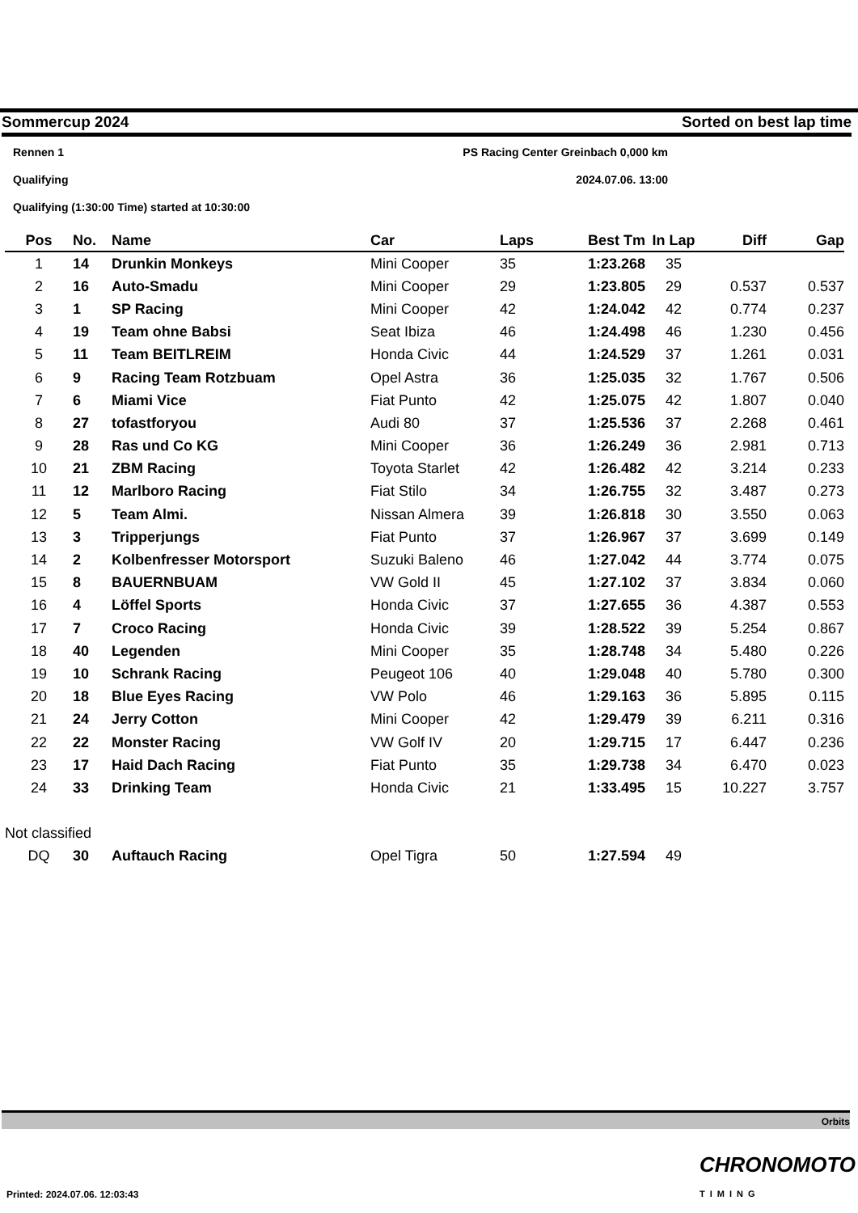Sommercup 2024 Sorted on best lap time
Rennen 1 PS Racing Center Greinbach 0,000 km
Qualifying 2024.07.06. 13:00
Qualifying (1:30:00 Time) started at 10:30:00
| Pos | No. | Name | Car | Laps | Best Tm | In Lap | Diff | Gap |
| --- | --- | --- | --- | --- | --- | --- | --- | --- |
| 1 | 14 | Drunkin Monkeys | Mini Cooper | 35 | 1:23.268 | 35 | | |
| 2 | 16 | Auto-Smadu | Mini Cooper | 29 | 1:23.805 | 29 | 0.537 | 0.537 |
| 3 | 1 | SP Racing | Mini Cooper | 42 | 1:24.042 | 42 | 0.774 | 0.237 |
| 4 | 19 | Team ohne Babsi | Seat Ibiza | 46 | 1:24.498 | 46 | 1.230 | 0.456 |
| 5 | 11 | Team BEITLREIM | Honda Civic | 44 | 1:24.529 | 37 | 1.261 | 0.031 |
| 6 | 9 | Racing Team Rotzbuam | Opel Astra | 36 | 1:25.035 | 32 | 1.767 | 0.506 |
| 7 | 6 | Miami Vice | Fiat Punto | 42 | 1:25.075 | 42 | 1.807 | 0.040 |
| 8 | 27 | tofastforyou | Audi 80 | 37 | 1:25.536 | 37 | 2.268 | 0.461 |
| 9 | 28 | Ras und Co KG | Mini Cooper | 36 | 1:26.249 | 36 | 2.981 | 0.713 |
| 10 | 21 | ZBM Racing | Toyota Starlet | 42 | 1:26.482 | 42 | 3.214 | 0.233 |
| 11 | 12 | Marlboro Racing | Fiat Stilo | 34 | 1:26.755 | 32 | 3.487 | 0.273 |
| 12 | 5 | Team Almi. | Nissan Almera | 39 | 1:26.818 | 30 | 3.550 | 0.063 |
| 13 | 3 | Tripperjungs | Fiat Punto | 37 | 1:26.967 | 37 | 3.699 | 0.149 |
| 14 | 2 | Kolbenfresser Motorsport | Suzuki Baleno | 46 | 1:27.042 | 44 | 3.774 | 0.075 |
| 15 | 8 | BAUERNBUAM | VW Gold II | 45 | 1:27.102 | 37 | 3.834 | 0.060 |
| 16 | 4 | Löffel Sports | Honda Civic | 37 | 1:27.655 | 36 | 4.387 | 0.553 |
| 17 | 7 | Croco Racing | Honda Civic | 39 | 1:28.522 | 39 | 5.254 | 0.867 |
| 18 | 40 | Legenden | Mini Cooper | 35 | 1:28.748 | 34 | 5.480 | 0.226 |
| 19 | 10 | Schrank Racing | Peugeot 106 | 40 | 1:29.048 | 40 | 5.780 | 0.300 |
| 20 | 18 | Blue Eyes Racing | VW Polo | 46 | 1:29.163 | 36 | 5.895 | 0.115 |
| 21 | 24 | Jerry Cotton | Mini Cooper | 42 | 1:29.479 | 39 | 6.211 | 0.316 |
| 22 | 22 | Monster Racing | VW Golf IV | 20 | 1:29.715 | 17 | 6.447 | 0.236 |
| 23 | 17 | Haid Dach Racing | Fiat Punto | 35 | 1:29.738 | 34 | 6.470 | 0.023 |
| 24 | 33 | Drinking Team | Honda Civic | 21 | 1:33.495 | 15 | 10.227 | 3.757 |
| Not classified | | | | | | | | |
| DQ | 30 | Auftauch Racing | Opel Tigra | 50 | 1:27.594 | 49 | | |
Orbits
CHRONOMOTO TIMING
Printed: 2024.07.06. 12:03:43